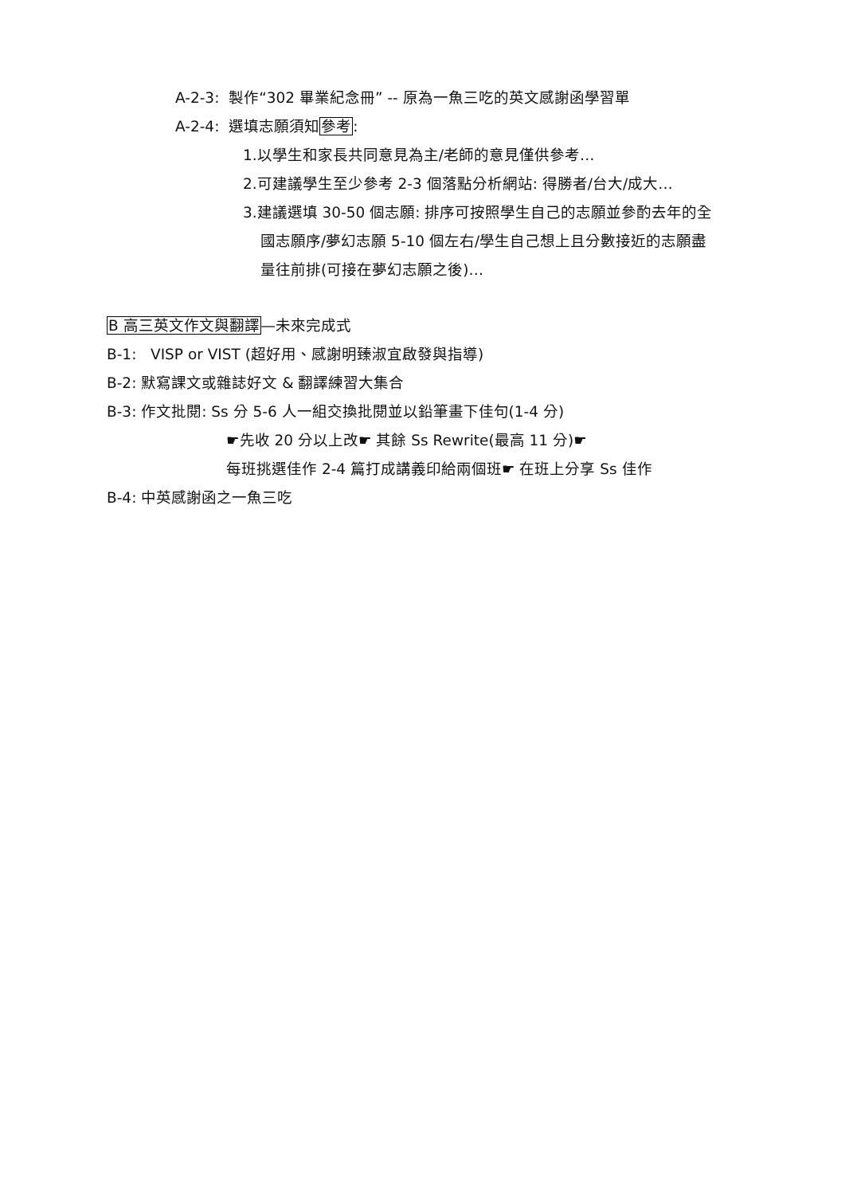A-2-3: 製作“302 畢業紀念冊” -- 原為一魚三吃的英文感謝函學習單
A-2-4: 選填志願須知參考:
1.以學生和家長共同意見為主/老師的意見僅供參考…
2.可建議學生至少參考 2-3 個落點分析網站: 得勝者/台大/成大…
3.建議選填 30-50 個志願: 排序可按照學生自己的志願並參酌去年的全
國志願序/夢幻志願 5-10 個左右/學生自己想上且分數接近的志願盡
量往前排(可接在夢幻志願之後)…
B 高三英文作文與翻譯—未來完成式
B-1: VISP or VIST (超好用、感謝明臻淑宜啟發與指導)
B-2: 默寫課文或雜誌好文 & 翻譯練習大集合
B-3: 作文批閱: Ss 分 5-6 人一組交換批閱並以鉛筆畫下佳句(1-4 分)
☛先收 20 分以上改☛ 其餘 Ss Rewrite(最高 11 分)☛
每班挑選佳作 2-4 篇打成講義印給兩個班☛ 在班上分享 Ss 佳作
B-4: 中英感謝函之一魚三吃